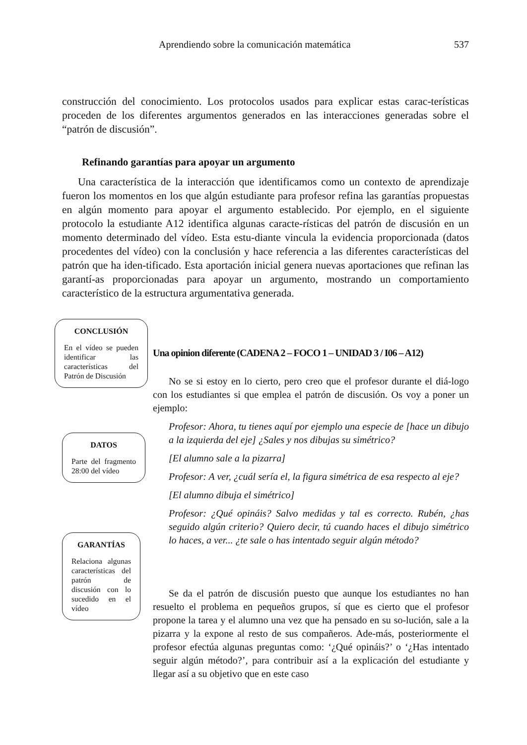Aprendiendo sobre la comunicación matemática 537
construcción del conocimiento. Los protocolos usados para explicar estas carac-terísticas proceden de los diferentes argumentos generados en las interacciones generadas sobre el “patrón de discusión”.
Refinando garantías para apoyar un argumento
Una característica de la interacción que identificamos como un contexto de aprendizaje fueron los momentos en los que algún estudiante para profesor refina las garantías propuestas en algún momento para apoyar el argumento establecido. Por ejemplo, en el siguiente protocolo la estudiante A12 identifica algunas caracte-rísticas del patrón de discusión en un momento determinado del vídeo. Esta estu-diante vincula la evidencia proporcionada (datos procedentes del vídeo) con la conclusión y hace referencia a las diferentes características del patrón que ha iden-tificado. Esta aportación inicial genera nuevas aportaciones que refinan las garantí-as proporcionadas para apoyar un argumento, mostrando un comportamiento característico de la estructura argumentativa generada.
CONCLUSIÓN
En el vídeo se pueden identificar las características del Patrón de Discusión
DATOS
Parte del fragmento 28:00 del vídeo
GARANTÍAS
Relaciona algunas características del patrón de discusión con lo sucedido en el vídeo
Una opinion diferente (CADENA 2 – FOCO 1 – UNIDAD 3 / I06 – A12)
No se si estoy en lo cierto, pero creo que el profesor durante el diá-logo con los estudiantes si que emplea el patrón de discusión. Os voy a poner un ejemplo:
Profesor: Ahora, tu tienes aquí por ejemplo una especie de [hace un dibujo a la izquierda del eje] ¿Sales y nos dibujas su simétrico?
[El alumno sale a la pizarra]
Profesor: A ver, ¿cuál sería el, la figura simétrica de esa respecto al eje?
[El alumno dibuja el simétrico]
Profesor: ¿Qué opináis? Salvo medidas y tal es correcto. Rubén, ¿has seguido algún criterio? Quiero decir, tú cuando haces el dibujo simétrico lo haces, a ver... ¿te sale o has intentado seguir algún método?
Se da el patrón de discusión puesto que aunque los estudiantes no han resuelto el problema en pequeños grupos, sí que es cierto que el profesor propone la tarea y el alumno una vez que ha pensado en su so-lución, sale a la pizarra y la expone al resto de sus compañeros. Ade-más, posteriormente el profesor efectúa algunas preguntas como: ‘¿Qué opináis?’ o ‘¿Has intentado seguir algún método?’, para contribuir así a la explicación del estudiante y llegar así a su objetivo que en este caso